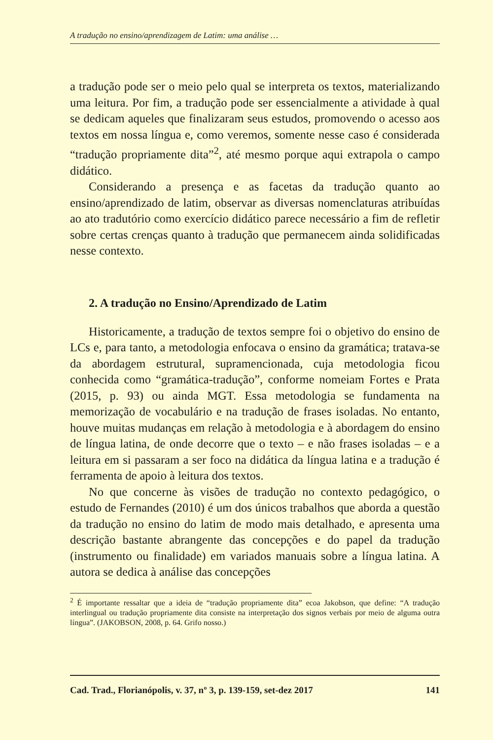A tradução no ensino/aprendizagem de Latim: uma análise …
a tradução pode ser o meio pelo qual se interpreta os textos, materializando uma leitura. Por fim, a tradução pode ser essencialmente a atividade à qual se dedicam aqueles que finalizaram seus estudos, promovendo o acesso aos textos em nossa língua e, como veremos, somente nesse caso é considerada “tradução propriamente dita”<sup>2</sup>, até mesmo porque aqui extrapola o campo didático.
Considerando a presença e as facetas da tradução quanto ao ensino/aprendizado de latim, observar as diversas nomenclaturas atribuídas ao ato tradutório como exercício didático parece necessário a fim de refletir sobre certas crenças quanto à tradução que permanecem ainda solidificadas nesse contexto.
2. A tradução no Ensino/Aprendizado de Latim
Historicamente, a tradução de textos sempre foi o objetivo do ensino de LCs e, para tanto, a metodologia enfocava o ensino da gramática; tratava-se da abordagem estrutural, supramencionada, cuja metodologia ficou conhecida como “gramática-tradução”, conforme nomeiam Fortes e Prata (2015, p. 93) ou ainda MGT. Essa metodologia se fundamenta na memorização de vocabulário e na tradução de frases isoladas. No entanto, houve muitas mudanças em relação à metodologia e à abordagem do ensino de língua latina, de onde decorre que o texto – e não frases isoladas – e a leitura em si passaram a ser foco na didática da língua latina e a tradução é ferramenta de apoio à leitura dos textos.
No que concerne às visões de tradução no contexto pedagógico, o estudo de Fernandes (2010) é um dos únicos trabalhos que aborda a questão da tradução no ensino do latim de modo mais detalhado, e apresenta uma descrição bastante abrangente das concepções e do papel da tradução (instrumento ou finalidade) em variados manuais sobre a língua latina. A autora se dedica à análise das concepções
<sup>2</sup> É importante ressaltar que a ideia de “tradução propriamente dita” ecoa Jakobson, que define: “A tradução interlingual ou tradução propriamente dita consiste na interpretação dos signos verbais por meio de alguma outra língua”. (JAKOBSON, 2008, p. 64. Grifo nosso.)
Cad. Trad., Florianópolis, v. 37, nº 3, p. 139-159, set-dez 2017 141